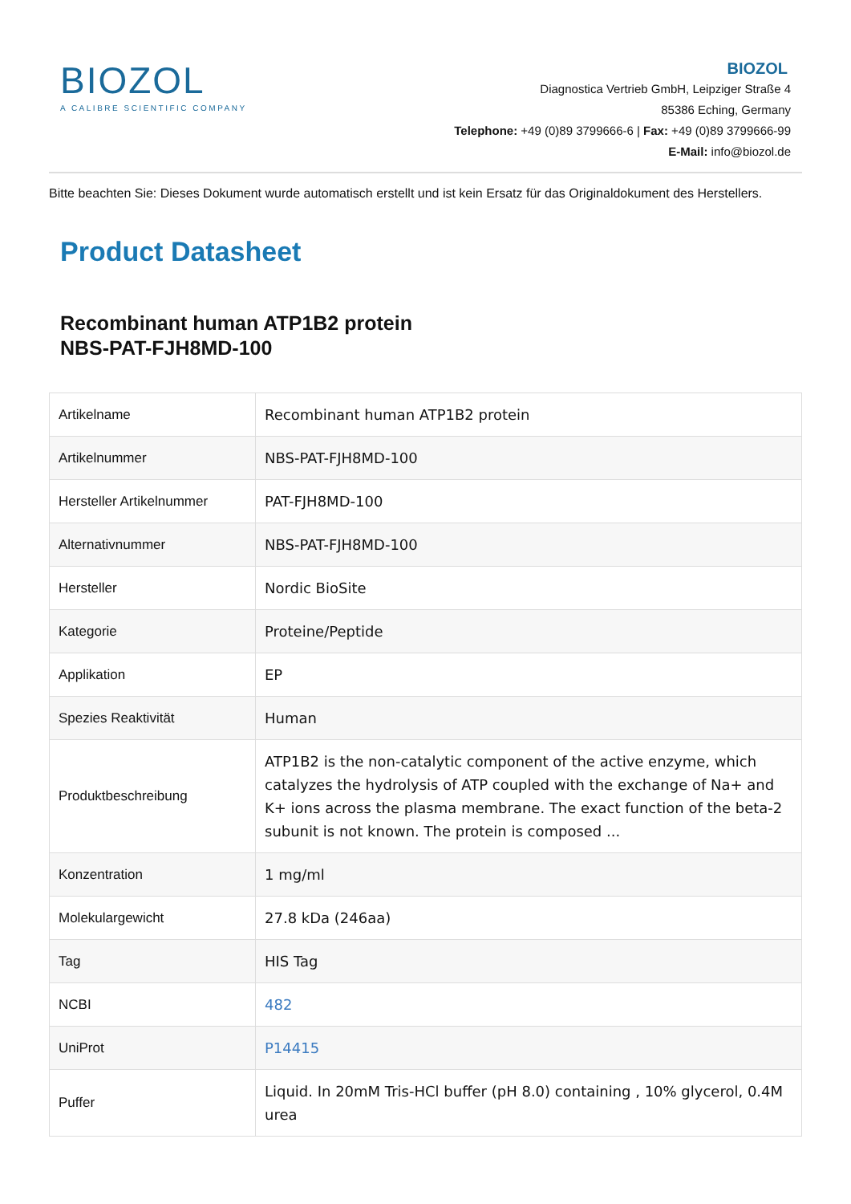BIOZOL
A CALIBRE SCIENTIFIC COMPANY
BIOZOL
Diagnostica Vertrieb GmbH, Leipziger Straße 4
85386 Eching, Germany
Telephone: +49 (0)89 3799666-6 | Fax: +49 (0)89 3799666-99
E-Mail: info@biozol.de
Bitte beachten Sie: Dieses Dokument wurde automatisch erstellt und ist kein Ersatz für das Originaldokument des Herstellers.
Product Datasheet
Recombinant human ATP1B2 protein
NBS-PAT-FJH8MD-100
| Artikelname | Recombinant human ATP1B2 protein |
| Artikelnummer | NBS-PAT-FJH8MD-100 |
| Hersteller Artikelnummer | PAT-FJH8MD-100 |
| Alternativnummer | NBS-PAT-FJH8MD-100 |
| Hersteller | Nordic BioSite |
| Kategorie | Proteine/Peptide |
| Applikation | EP |
| Spezies Reaktivität | Human |
| Produktbeschreibung | ATP1B2 is the non-catalytic component of the active enzyme, which catalyzes the hydrolysis of ATP coupled with the exchange of Na+ and K+ ions across the plasma membrane. The exact function of the beta-2 subunit is not known. The protein is composed ... |
| Konzentration | 1 mg/ml |
| Molekulargewicht | 27.8 kDa (246aa) |
| Tag | HIS Tag |
| NCBI | 482 |
| UniProt | P14415 |
| Puffer | Liquid. In 20mM Tris-HCl buffer (pH 8.0) containing , 10% glycerol, 0.4M urea |